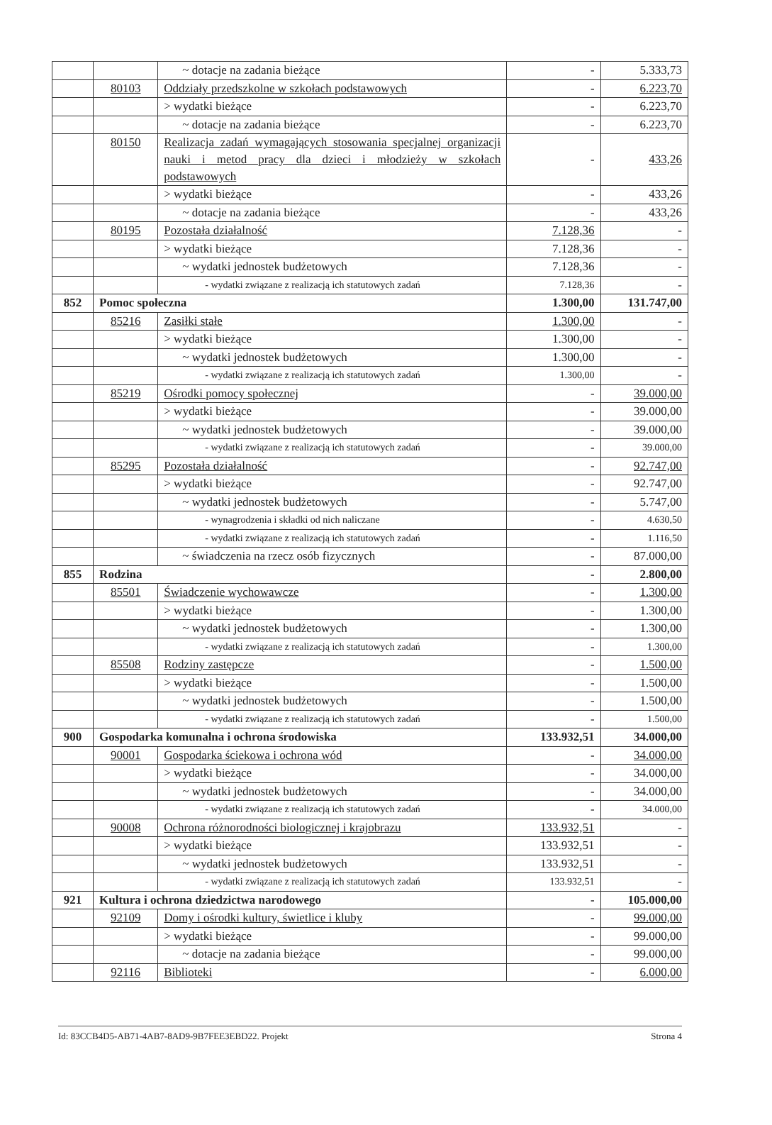| | | ~ dotacje na zadania bieżące | - | 5.333,73 |
| | 80103 | Oddziały przedszkolne w szkołach podstawowych | - | 6.223,70 |
| | | > wydatki bieżące | - | 6.223,70 |
| | | ~ dotacje na zadania bieżące | - | 6.223,70 |
| | 80150 | Realizacja zadań wymagających stosowania specjalnej organizacji nauki i metod pracy dla dzieci i młodzieży w szkołach podstawowych | - | 433,26 |
| | | > wydatki bieżące | - | 433,26 |
| | | ~ dotacje na zadania bieżące | - | 433,26 |
| | 80195 | Pozostała działalność | 7.128,36 | - |
| | | > wydatki bieżące | 7.128,36 | - |
| | | ~ wydatki jednostek budżetowych | 7.128,36 | - |
| | | - wydatki związane z realizacją ich statutowych zadań | 7.128,36 | - |
| 852 | Pomoc społeczna | | 1.300,00 | 131.747,00 |
| | 85216 | Zasiłki stałe | 1.300,00 | - |
| | | > wydatki bieżące | 1.300,00 | - |
| | | ~ wydatki jednostek budżetowych | 1.300,00 | - |
| | | - wydatki związane z realizacją ich statutowych zadań | 1.300,00 | - |
| | 85219 | Ośrodki pomocy społecznej | - | 39.000,00 |
| | | > wydatki bieżące | - | 39.000,00 |
| | | ~ wydatki jednostek budżetowych | - | 39.000,00 |
| | | - wydatki związane z realizacją ich statutowych zadań | - | 39.000,00 |
| | 85295 | Pozostała działalność | - | 92.747,00 |
| | | > wydatki bieżące | - | 92.747,00 |
| | | ~ wydatki jednostek budżetowych | - | 5.747,00 |
| | | - wynagrodzenia i składki od nich naliczane | - | 4.630,50 |
| | | - wydatki związane z realizacją ich statutowych zadań | - | 1.116,50 |
| | | ~ świadczenia na rzecz osób fizycznych | - | 87.000,00 |
| 855 | Rodzina | | - | 2.800,00 |
| | 85501 | Świadczenie wychowawcze | - | 1.300,00 |
| | | > wydatki bieżące | - | 1.300,00 |
| | | ~ wydatki jednostek budżetowych | - | 1.300,00 |
| | | - wydatki związane z realizacją ich statutowych zadań | - | 1.300,00 |
| | 85508 | Rodziny zastępcze | - | 1.500,00 |
| | | > wydatki bieżące | - | 1.500,00 |
| | | ~ wydatki jednostek budżetowych | - | 1.500,00 |
| | | - wydatki związane z realizacją ich statutowych zadań | - | 1.500,00 |
| 900 | Gospodarka komunalna i ochrona środowiska | | 133.932,51 | 34.000,00 |
| | 90001 | Gospodarka ściekowa i ochrona wód | - | 34.000,00 |
| | | > wydatki bieżące | - | 34.000,00 |
| | | ~ wydatki jednostek budżetowych | - | 34.000,00 |
| | | - wydatki związane z realizacją ich statutowych zadań | - | 34.000,00 |
| | 90008 | Ochrona różnorodności biologicznej i krajobrazu | 133.932,51 | - |
| | | > wydatki bieżące | 133.932,51 | - |
| | | ~ wydatki jednostek budżetowych | 133.932,51 | - |
| | | - wydatki związane z realizacją ich statutowych zadań | 133.932,51 | - |
| 921 | Kultura i ochrona dziedzictwa narodowego | | - | 105.000,00 |
| | 92109 | Domy i ośrodki kultury, świetlice i kluby | - | 99.000,00 |
| | | > wydatki bieżące | - | 99.000,00 |
| | | ~ dotacje na zadania bieżące | - | 99.000,00 |
| | 92116 | Biblioteki | - | 6.000,00 |
Id: 83CCB4D5-AB71-4AB7-8AD9-9B7FEE3EBD22. Projekt Strona 4